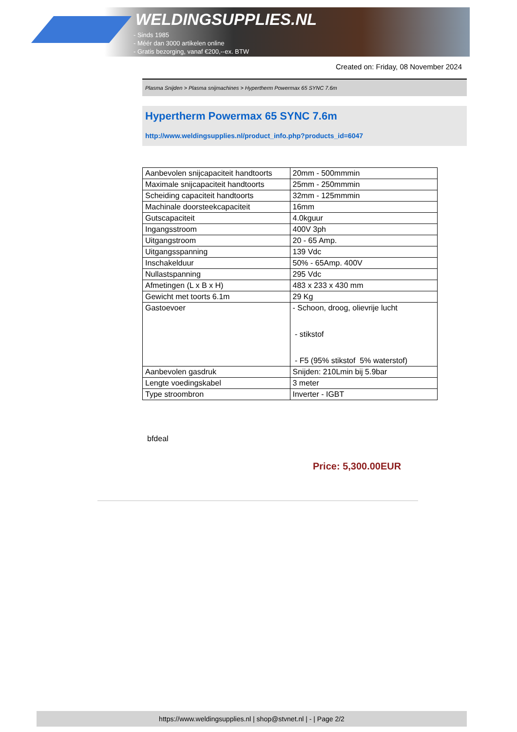WELDINGSUPPLIES.NL
- Sinds 1985
- Méér dan 3000 artikelen online
- Gratis bezorging, vanaf €200,--ex. BTW
Created on: Friday, 08 November 2024
Plasma Snijden > Plasma snijmachines > Hypertherm Powermax 65 SYNC 7.6m
Hypertherm Powermax 65 SYNC 7.6m
http://www.weldingsupplies.nl/product_info.php?products_id=6047
| Aanbevolen snijcapaciteit handtoorts | 20mm - 500mmmin |
| Maximale snijcapaciteit handtoorts | 25mm - 250mmmin |
| Scheiding capaciteit handtoorts | 32mm - 125mmmin |
| Machinale doorsteekcapaciteit | 16mm |
| Gutscapaciteit | 4.0kguur |
| Ingangsstroom | 400V 3ph |
| Uitgangstroom | 20 - 65 Amp. |
| Uitgangsspanning | 139 Vdc |
| Inschakelduur | 50% - 65Amp. 400V |
| Nullastspanning | 295 Vdc |
| Afmetingen (L x B x H) | 483 x 233 x 430 mm |
| Gewicht met toorts 6.1m | 29 Kg |
| Gastoevoer | - Schoon, droog, olievrije lucht - stikstof - F5 (95% stikstof 5% waterstof) |
| Aanbevolen gasdruk | Snijden: 210Lmin bij 5.9bar |
| Lengte voedingskabel | 3 meter |
| Type stroombron | Inverter - IGBT |
bfdeal
Price: 5,300.00EUR
https://www.weldingsupplies.nl | shop@stvnet.nl | - | Page 2/2